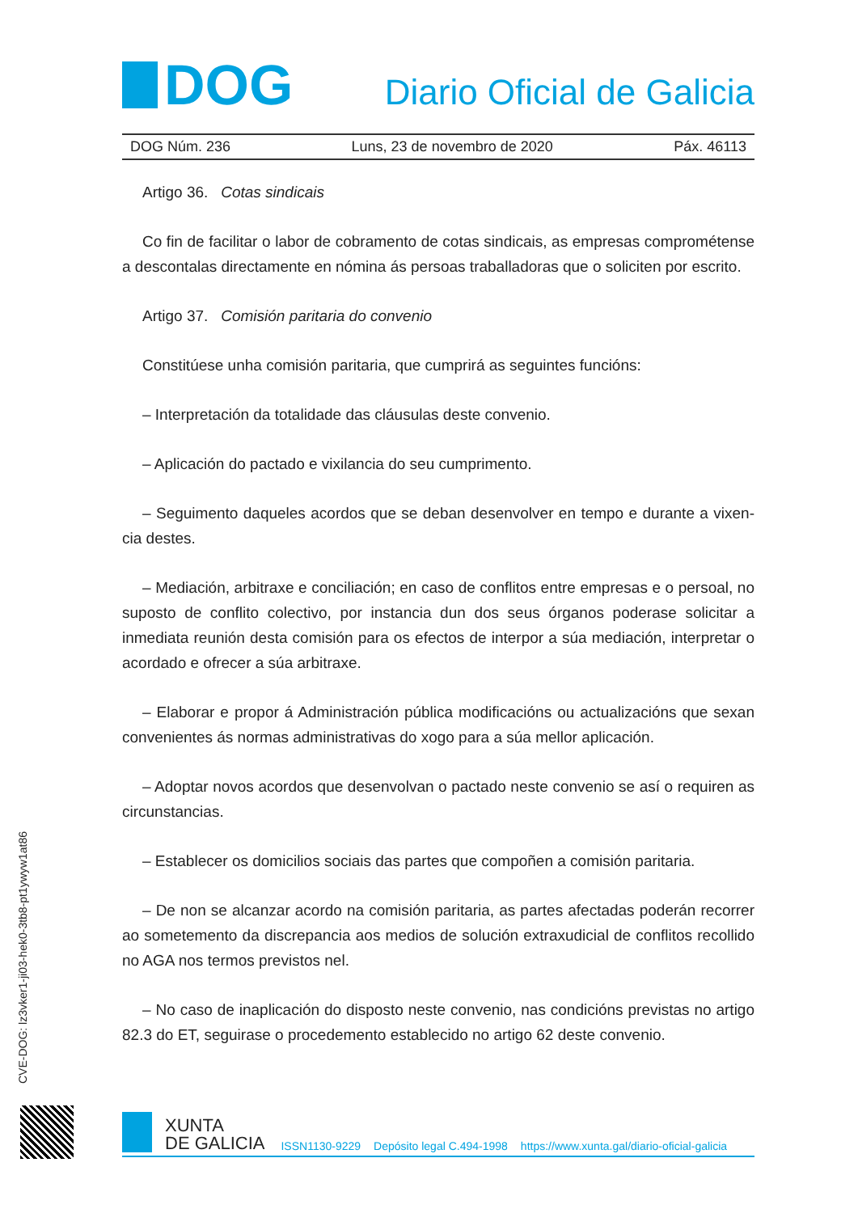DOG
Diario Oficial de Galicia
DOG Núm. 236 Luns, 23 de novembro de 2020 Páx. 46113
Artigo 36. Cotas sindicais
Co fin de facilitar o labor de cobramento de cotas sindicais, as empresas compromé­tense a descontalas directamente en nómina ás persoas traballadoras que o soliciten por escrito.
Artigo 37. Comisión paritaria do convenio
Constitúese unha comisión paritaria, que cumprirá as seguintes funcións:
– Interpretación da totalidade das cláusulas deste convenio.
– Aplicación do pactado e vixilancia do seu cumprimento.
– Seguimento daqueles acordos que se deban desenvolver en tempo e durante a vixen­cia destes.
– Mediación, arbitraxe e conciliación; en caso de conflitos entre empresas e o persoal, no suposto de conflito colectivo, por instancia dun dos seus órganos poderase solicitar a inmediata reunión desta comisión para os efectos de interpor a súa mediación, interpretar o acordado e ofrecer a súa arbitraxe.
– Elaborar e propor á Administración pública modificacións ou actualizacións que sexan convenientes ás normas administrativas do xogo para a súa mellor aplicación.
– Adoptar novos acordos que desenvolvan o pactado neste convenio se así o requiren as circunstancias.
– Establecer os domicilios sociais das partes que compoñen a comisión paritaria.
– De non se alcanzar acordo na comisión paritaria, as partes afectadas poderán recorrer ao sometemento da discrepancia aos medios de solución extraxudicial de conflitos recolli­do no AGA nos termos previstos nel.
– No caso de inaplicación do disposto neste convenio, nas condicións previstas no arti­go 82.3 do ET, seguirase o procedemento establecido no artigo 62 deste convenio.
CVE-DOG: lz3vker1-ji03-hek0-3tb8-pt1ywyw1at86
XUNTA
DE GALICIA
ISSN1130-9229 Depósito legal C.494-1998 https://www.xunta.gal/diario-oficial-galicia